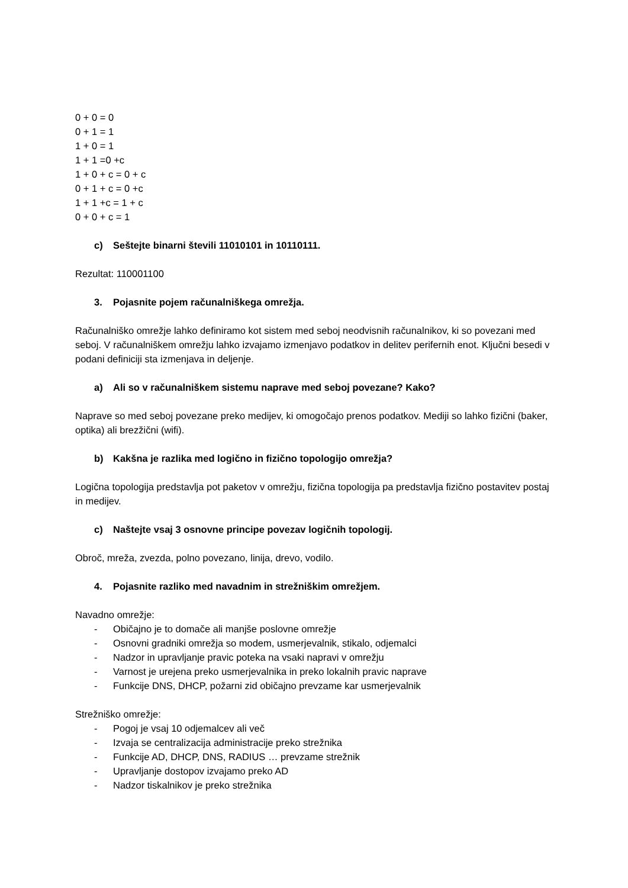0 + 0 = 0
0 + 1 = 1
1 + 0 = 1
1 + 1 =0 +c
1 + 0 + c = 0 + c
0 + 1 + c = 0 +c
1 + 1 +c = 1 + c
0 + 0 + c = 1
c) Seštejte binarni števili 11010101 in 10110111.
Rezultat: 110001100
3. Pojasnite pojem računalniškega omrežja.
Računalniško omrežje lahko definiramo kot sistem med seboj neodvisnih računalnikov, ki so povezani med seboj. V računalniškem omrežju lahko izvajamo izmenjavo podatkov in delitev perifernih enot. Ključni besedi v podani definiciji sta izmenjava in deljenje.
a) Ali so v računalniškem sistemu naprave med seboj povezane? Kako?
Naprave so med seboj povezane preko medijev, ki omogočajo prenos podatkov. Mediji so lahko fizični (baker, optika) ali brezžični (wifi).
b) Kakšna je razlika med logično in fizično topologijo omrežja?
Logična topologija predstavlja pot paketov v omrežju, fizična topologija pa predstavlja fizično postavitev postaj in medijev.
c) Naštejte vsaj 3 osnovne principe povezav logičnih topologij.
Obroč, mreža, zvezda, polno povezano, linija, drevo, vodilo.
4. Pojasnite razliko med navadnim in strežniškim omrežjem.
Navadno omrežje:
- Običajno je to domače ali manjše poslovne omrežje
- Osnovni gradniki omrežja so modem, usmerjevalnik, stikalo, odjemalci
- Nadzor in upravljanje pravic poteka na vsaki napravi v omrežju
- Varnost je urejena preko usmerjevalnika in preko lokalnih pravic naprave
- Funkcije DNS, DHCP, požarni zid običajno prevzame kar usmerjevalnik
Strežniško omrežje:
- Pogoj je vsaj 10 odjemalcev ali več
- Izvaja se centralizacija administracije preko strežnika
- Funkcije AD, DHCP, DNS, RADIUS … prevzame strežnik
- Upravljanje dostopov izvajamo preko AD
- Nadzor tiskalnikov je preko strežnika